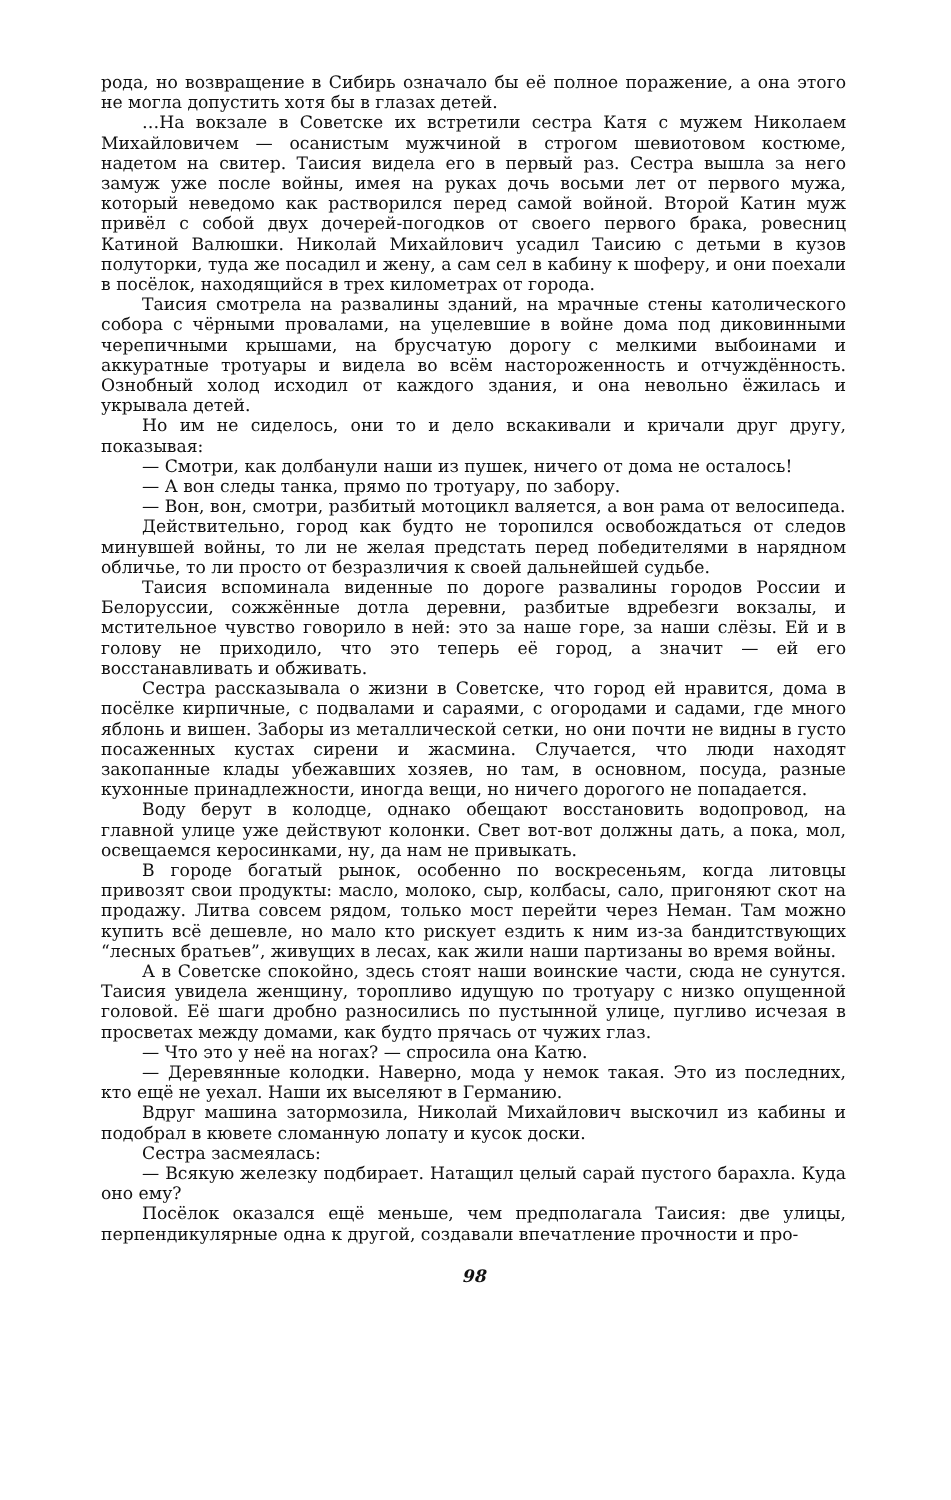рода, но возвращение в Сибирь означало бы её полное поражение, а она этого не могла допустить хотя бы в глазах детей.
…На вокзале в Советске их встретили сестра Катя с мужем Николаем Михайловичем — осанистым мужчиной в строгом шевиотовом костюме, надетом на свитер. Таисия видела его в первый раз. Сестра вышла за него замуж уже после войны, имея на руках дочь восьми лет от первого мужа, который неведомо как растворился перед самой войной. Второй Катин муж привёл с собой двух дочерей-погодков от своего первого брака, ровесниц Катиной Валюшки. Николай Михайлович усадил Таисию с детьми в кузов полуторки, туда же посадил и жену, а сам сел в кабину к шоферу, и они поехали в посёлок, находящийся в трех километрах от города.
Таисия смотрела на развалины зданий, на мрачные стены католического собора с чёрными провалами, на уцелевшие в войне дома под диковинными черепичными крышами, на брусчатую дорогу с мелкими выбоинами и аккуратные тротуары и видела во всём настороженность и отчуждённость. Ознобный холод исходил от каждого здания, и она невольно ёжилась и укрывала детей.
Но им не сиделось, они то и дело вскакивали и кричали друг другу, показывая:
— Смотри, как долбанули наши из пушек, ничего от дома не осталось!
— А вон следы танка, прямо по тротуару, по забору.
— Вон, вон, смотри, разбитый мотоцикл валяется, а вон рама от велосипеда.
Действительно, город как будто не торопился освобождаться от следов минувшей войны, то ли не желая предстать перед победителями в нарядном обличье, то ли просто от безразличия к своей дальнейшей судьбе.
Таисия вспоминала виденные по дороге развалины городов России и Белоруссии, сожжённые дотла деревни, разбитые вдребезги вокзалы, и мстительное чувство говорило в ней: это за наше горе, за наши слёзы. Ей и в голову не приходило, что это теперь её город, а значит — ей его восстанавливать и обживать.
Сестра рассказывала о жизни в Советске, что город ей нравится, дома в посёлке кирпичные, с подвалами и сараями, с огородами и садами, где много яблонь и вишен. Заборы из металлической сетки, но они почти не видны в густо посаженных кустах сирени и жасмина. Случается, что люди находят закопанные клады убежавших хозяев, но там, в основном, посуда, разные кухонные принадлежности, иногда вещи, но ничего дорогого не попадается.
Воду берут в колодце, однако обещают восстановить водопровод, на главной улице уже действуют колонки. Свет вот-вот должны дать, а пока, мол, освещаемся керосинками, ну, да нам не привыкать.
В городе богатый рынок, особенно по воскресеньям, когда литовцы привозят свои продукты: масло, молоко, сыр, колбасы, сало, пригоняют скот на продажу. Литва совсем рядом, только мост перейти через Неман. Там можно купить всё дешевле, но мало кто рискует ездить к ним из-за бандитствующих “лесных братьев”, живущих в лесах, как жили наши партизаны во время войны.
А в Советске спокойно, здесь стоят наши воинские части, сюда не сунутся. Таисия увидела женщину, торопливо идущую по тротуару с низко опущенной головой. Её шаги дробно разносились по пустынной улице, пугливо исчезая в просветах между домами, как будто прячась от чужих глаз.
— Что это у неё на ногах? — спросила она Катю.
— Деревянные колодки. Наверно, мода у немок такая. Это из последних, кто ещё не уехал. Наши их выселяют в Германию.
Вдруг машина затормозила, Николай Михайлович выскочил из кабины и подобрал в кювете сломанную лопату и кусок доски.
Сестра засмеялась:
— Всякую железку подбирает. Натащил целый сарай пустого барахла. Куда оно ему?
Посёлок оказался ещё меньше, чем предполагала Таисия: две улицы, перпендикулярные одна к другой, создавали впечатление прочности и про-
98